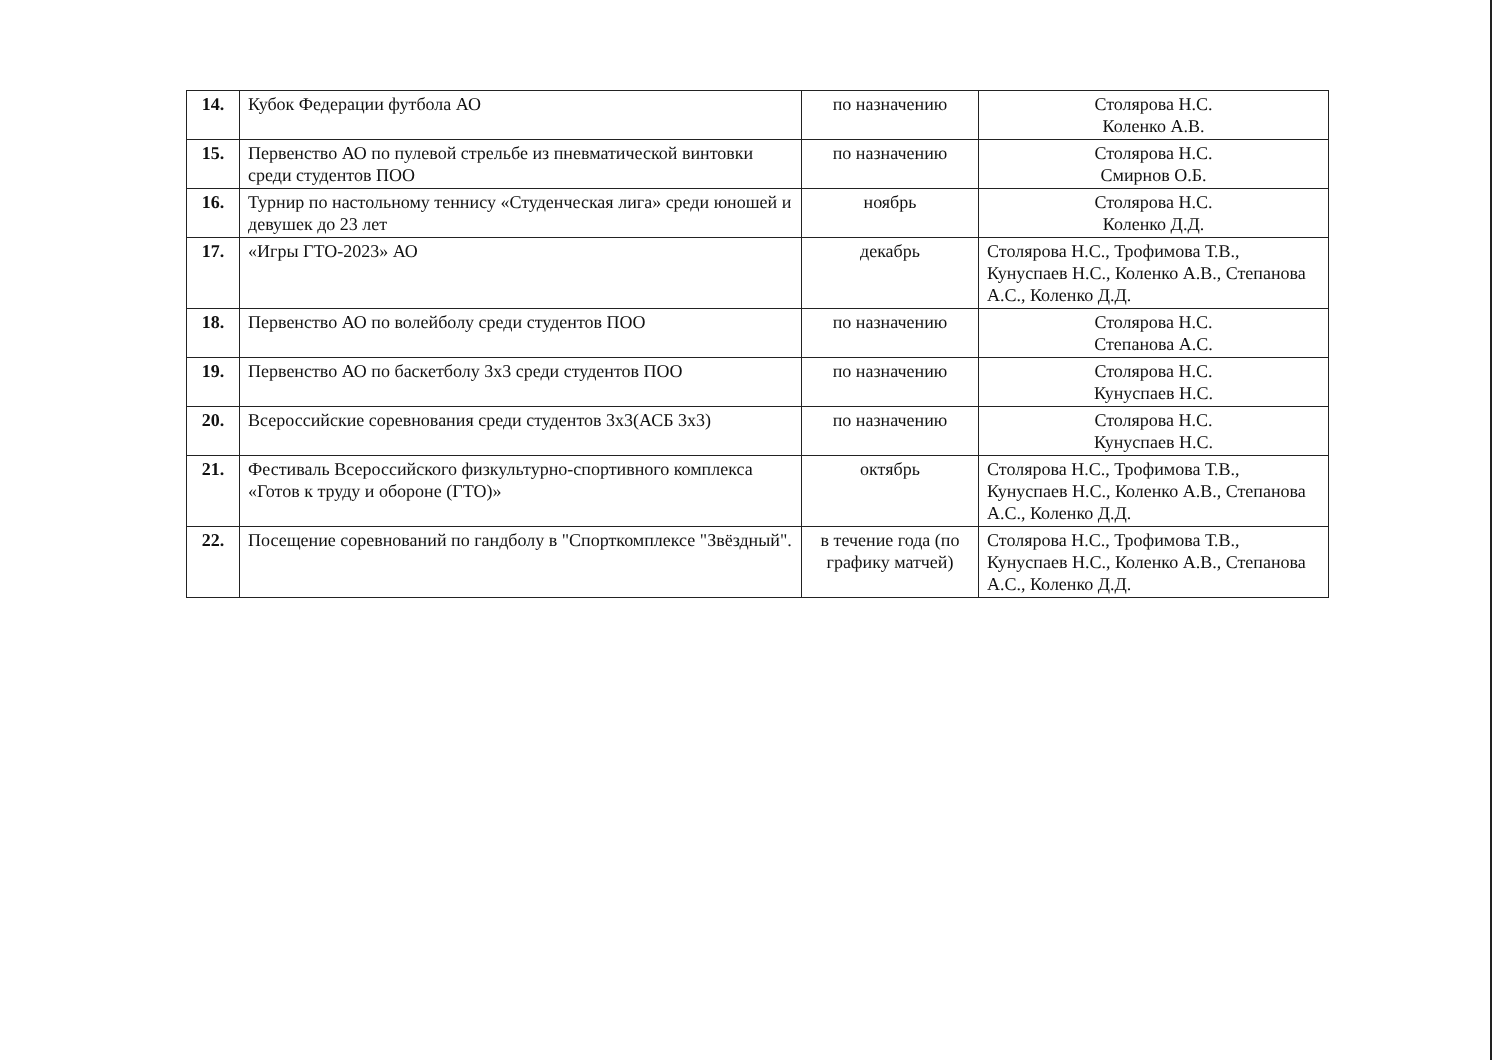| 14. | Кубок Федерации футбола АО | по назначению | Столярова Н.С. Коленко А.В. |
| 15. | Первенство АО по пулевой стрельбе из пневматической винтовки среди студентов ПОО | по назначению | Столярова Н.С. Смирнов О.Б. |
| 16. | Турнир по настольному теннису «Студенческая лига» среди юношей и девушек до 23 лет | ноябрь | Столярова Н.С. Коленко Д.Д. |
| 17. | «Игры ГТО-2023» АО | декабрь | Столярова Н.С., Трофимова Т.В., Кунуспаев Н.С., Коленко А.В., Степанова А.С., Коленко Д.Д. |
| 18. | Первенство АО по волейболу среди студентов ПОО | по назначению | Столярова Н.С. Степанова А.С. |
| 19. | Первенство АО по баскетболу 3x3 среди студентов ПОО | по назначению | Столярова Н.С. Кунуспаев Н.С. |
| 20. | Всероссийские соревнования среди студентов 3x3(АСБ 3x3) | по назначению | Столярова Н.С. Кунуспаев Н.С. |
| 21. | Фестиваль Всероссийского физкультурно-спортивного комплекса «Готов к труду и обороне (ГТО)» | октябрь | Столярова Н.С., Трофимова Т.В., Кунуспаев Н.С., Коленко А.В., Степанова А.С., Коленко Д.Д. |
| 22. | Посещение соревнований по гандболу в "Спорткомплексе "Звёздный". | в течение года (по графику матчей) | Столярова Н.С., Трофимова Т.В., Кунуспаев Н.С., Коленко А.В., Степанова А.С., Коленко Д.Д. |